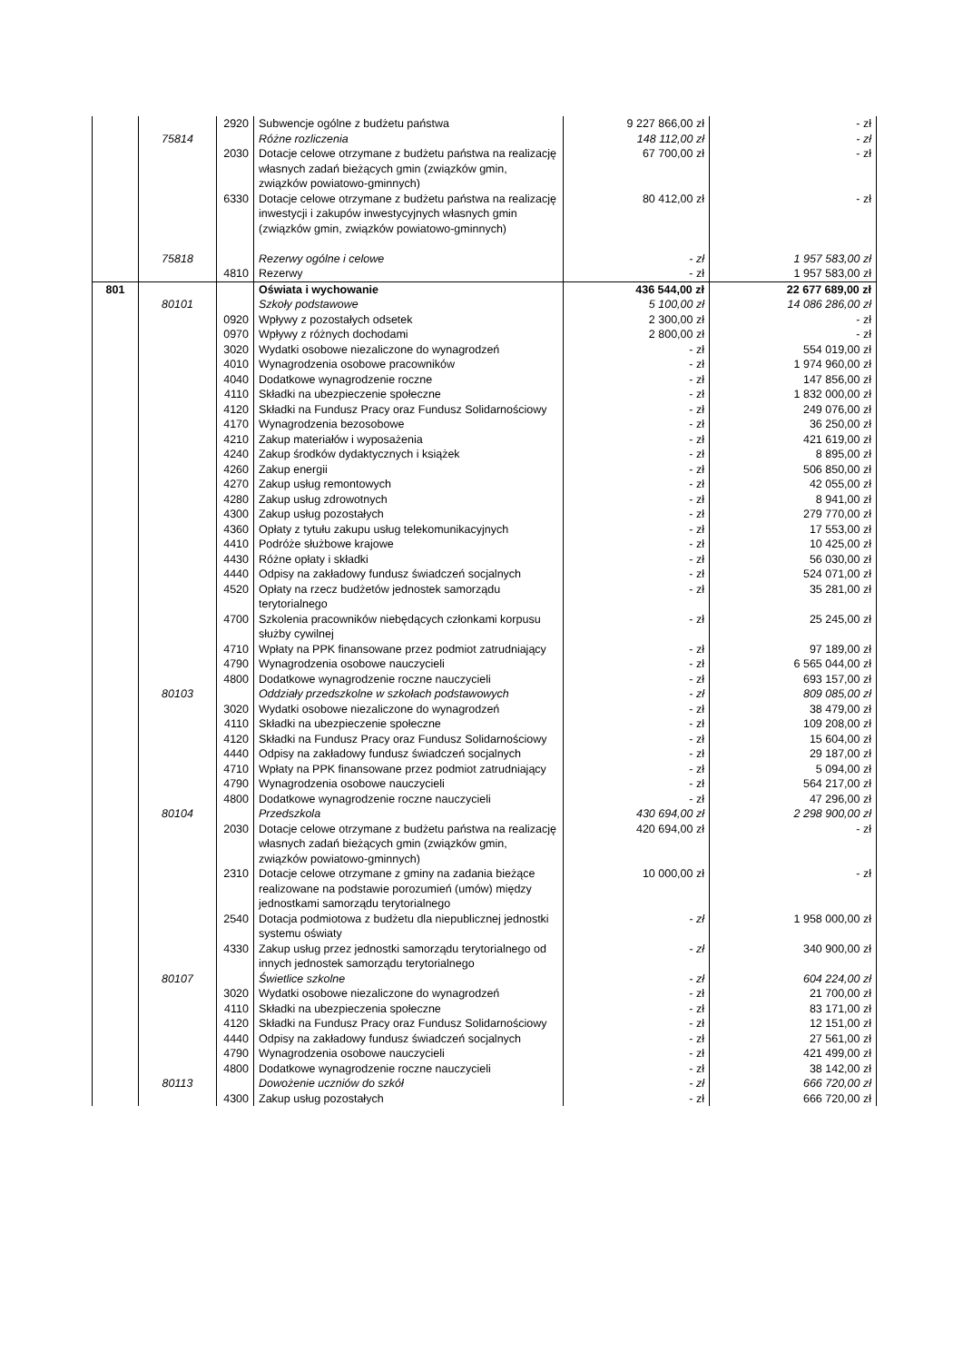| | | 2920 | Subwencje ogólne z budżetu państwa | 9 227 866,00 zł | - zł |
| | 75814 | | Różne rozliczenia | 148 112,00 zł | - zł |
| | | 2030 | Dotacje celowe otrzymane z budżetu państwa na realizację własnych zadań bieżących gmin (związków gmin, związków powiatowo-gminnych) | 67 700,00 zł | - zł |
| | | 6330 | Dotacje celowe otrzymane z budżetu państwa na realizację inwestycji i zakupów inwestycyjnych własnych gmin (związków gmin, związków powiatowo-gminnych) | 80 412,00 zł | - zł |
| | 75818 | | Rezerwy ogólne i celowe | - zł | 1 957 583,00 zł |
| | | 4810 | Rezerwy | - zł | 1 957 583,00 zł |
| 801 | | | Oświata i wychowanie | 436 544,00 zł | 22 677 689,00 zł |
| | 80101 | | Szkoły podstawowe | 5 100,00 zł | 14 086 286,00 zł |
| | | 0920 | Wpływy z pozostałych odsetek | 2 300,00 zł | - zł |
| | | 0970 | Wpływy z różnych dochodami | 2 800,00 zł | - zł |
| | | 3020 | Wydatki osobowe niezaliczone do wynagrodzeń | - zł | 554 019,00 zł |
| | | 4010 | Wynagrodzenia osobowe pracowników | - zł | 1 974 960,00 zł |
| | | 4040 | Dodatkowe wynagrodzenie roczne | - zł | 147 856,00 zł |
| | | 4110 | Składki na ubezpieczenie społeczne | - zł | 1 832 000,00 zł |
| | | 4120 | Składki na Fundusz Pracy oraz Fundusz Solidarnościowy | - zł | 249 076,00 zł |
| | | 4170 | Wynagrodzenia bezosobowe | - zł | 36 250,00 zł |
| | | 4210 | Zakup materiałów i wyposażenia | - zł | 421 619,00 zł |
| | | 4240 | Zakup środków dydaktycznych i książek | - zł | 8 895,00 zł |
| | | 4260 | Zakup energii | - zł | 506 850,00 zł |
| | | 4270 | Zakup usług remontowych | - zł | 42 055,00 zł |
| | | 4280 | Zakup usług zdrowotnych | - zł | 8 941,00 zł |
| | | 4300 | Zakup usług pozostałych | - zł | 279 770,00 zł |
| | | 4360 | Opłaty z tytułu zakupu usług telekomunikacyjnych | - zł | 17 553,00 zł |
| | | 4410 | Podróże służbowe krajowe | - zł | 10 425,00 zł |
| | | 4430 | Różne opłaty i składki | - zł | 56 030,00 zł |
| | | 4440 | Odpisy na zakładowy fundusz świadczeń socjalnych | - zł | 524 071,00 zł |
| | | 4520 | Opłaty na rzecz budżetów jednostek samorządu terytorialnego | - zł | 35 281,00 zł |
| | | 4700 | Szkolenia pracowników niebędących członkami korpusu służby cywilnej | - zł | 25 245,00 zł |
| | | 4710 | Wpłaty na PPK finansowane przez podmiot zatrudniający | - zł | 97 189,00 zł |
| | | 4790 | Wynagrodzenia osobowe nauczycieli | - zł | 6 565 044,00 zł |
| | | 4800 | Dodatkowe wynagrodzenie roczne nauczycieli | - zł | 693 157,00 zł |
| | 80103 | | Oddziały przedszkolne w szkołach podstawowych | - zł | 809 085,00 zł |
| | | 3020 | Wydatki osobowe niezaliczone do wynagrodzeń | - zł | 38 479,00 zł |
| | | 4110 | Składki na ubezpieczenie społeczne | - zł | 109 208,00 zł |
| | | 4120 | Składki na Fundusz Pracy oraz Fundusz Solidarnościowy | - zł | 15 604,00 zł |
| | | 4440 | Odpisy na zakładowy fundusz świadczeń socjalnych | - zł | 29 187,00 zł |
| | | 4710 | Wpłaty na PPK finansowane przez podmiot zatrudniający | - zł | 5 094,00 zł |
| | | 4790 | Wynagrodzenia osobowe nauczycieli | - zł | 564 217,00 zł |
| | | 4800 | Dodatkowe wynagrodzenie roczne nauczycieli | - zł | 47 296,00 zł |
| | 80104 | | Przedszkola | 430 694,00 zł | 2 298 900,00 zł |
| | | 2030 | Dotacje celowe otrzymane z budżetu państwa na realizację własnych zadań bieżących gmin (związków gmin, związków powiatowo-gminnych) | 420 694,00 zł | - zł |
| | | 2310 | Dotacje celowe otrzymane z gminy na zadania bieżące realizowane na podstawie porozumień (umów) między jednostkami samorządu terytorialnego | 10 000,00 zł | - zł |
| | | 2540 | Dotacja podmiotowa z budżetu dla niepublicznej jednostki systemu oświaty | - zł | 1 958 000,00 zł |
| | | 4330 | Zakup usług przez jednostki samorządu terytorialnego od innych jednostek samorządu terytorialnego | - zł | 340 900,00 zł |
| | 80107 | | Świetlice szkolne | - zł | 604 224,00 zł |
| | | 3020 | Wydatki osobowe niezaliczone do wynagrodzeń | - zł | 21 700,00 zł |
| | | 4110 | Składki na ubezpieczenia społeczne | - zł | 83 171,00 zł |
| | | 4120 | Składki na Fundusz Pracy oraz Fundusz Solidarnościowy | - zł | 12 151,00 zł |
| | | 4440 | Odpisy na zakładowy fundusz świadczeń socjalnych | - zł | 27 561,00 zł |
| | | 4790 | Wynagrodzenia osobowe nauczycieli | - zł | 421 499,00 zł |
| | | 4800 | Dodatkowe wynagrodzenie roczne nauczycieli | - zł | 38 142,00 zł |
| | 80113 | | Dowożenie uczniów do szkół | - zł | 666 720,00 zł |
| | | 4300 | Zakup usług pozostałych | - zł | 666 720,00 zł |